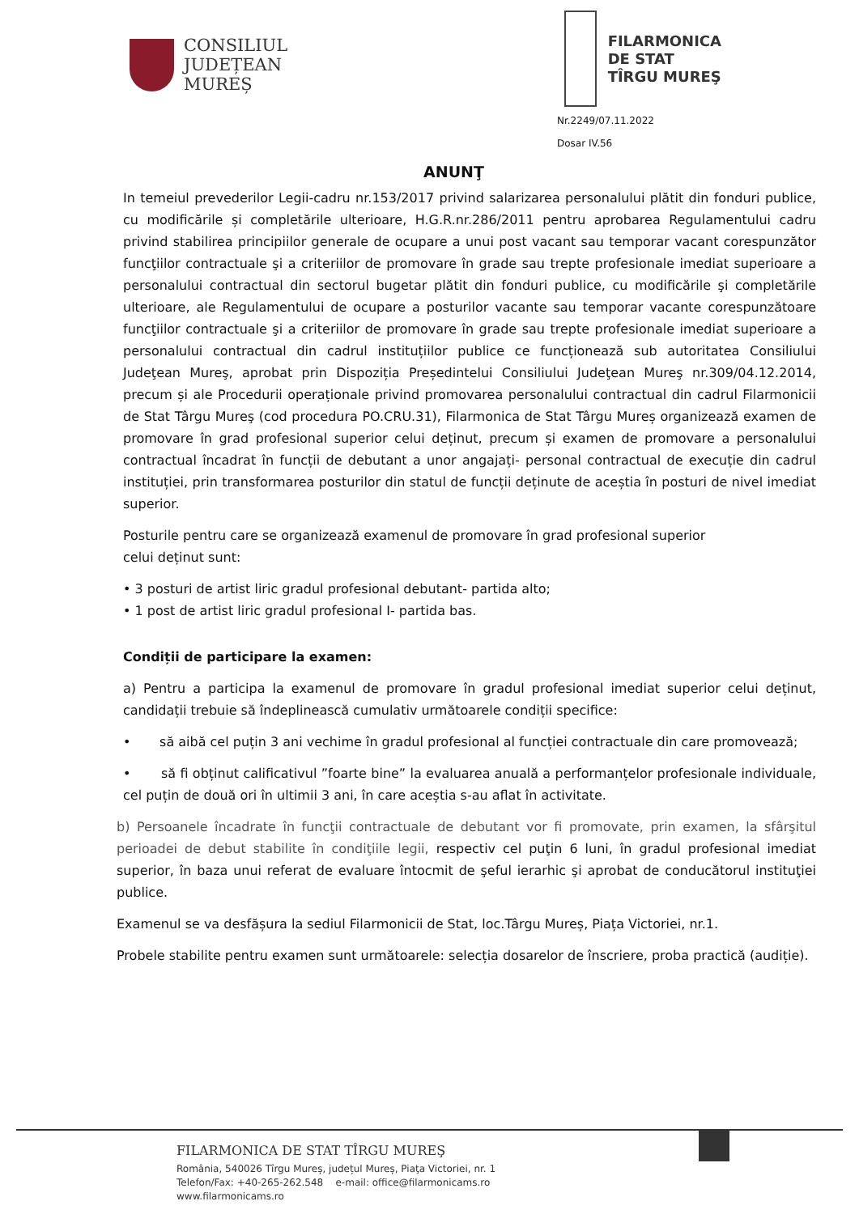CONSILIUL
JUDEȚEAN
MUREȘ
FILARMONICA
DE STAT
TÎRGU MUREŞ
Nr.2249/07.11.2022
Dosar IV.56
ANUNŢ
In temeiul prevederilor Legii-cadru nr.153/2017 privind salarizarea personalului plătit din fonduri publice, cu modificările și completările ulterioare, H.G.R.nr.286/2011 pentru aprobarea Regulamentului cadru privind stabilirea principiilor generale de ocupare a unui post vacant sau temporar vacant corespunzător funcţiilor contractuale şi a criteriilor de promovare în grade sau trepte profesionale imediat superioare a personalului contractual din sectorul bugetar plătit din fonduri publice, cu modificările şi completările ulterioare, ale Regulamentului de ocupare a posturilor vacante sau temporar vacante corespunzătoare funcţiilor contractuale şi a criteriilor de promovare în grade sau trepte profesionale imediat superioare a personalului contractual din cadrul instituțiilor publice ce funcționează sub autoritatea Consiliului Judeţean Mureş, aprobat prin Dispoziția Președintelui Consiliului Judeţean Mureş nr.309/04.12.2014, precum și ale Procedurii operaționale privind promovarea personalului contractual din cadrul Filarmonicii de Stat Târgu Mureş (cod procedura PO.CRU.31), Filarmonica de Stat Târgu Mureș organizează examen de promovare în grad profesional superior celui deținut, precum și examen de promovare a personalului contractual încadrat în funcții de debutant a unor angajați- personal contractual de execuție din cadrul instituției, prin transformarea posturilor din statul de funcții deținute de aceștia în posturi de nivel imediat superior.
Posturile pentru care se organizează examenul de promovare în grad profesional superior
celui deținut sunt:
• 3 posturi de artist liric gradul profesional debutant- partida alto;
• 1 post de artist liric gradul profesional I- partida bas.
Condiții de participare la examen:
a) Pentru a participa la examenul de promovare în gradul profesional imediat superior celui deținut, candidații trebuie să îndeplinească cumulativ următoarele condiții specifice:
• să aibă cel puțin 3 ani vechime în gradul profesional al funcției contractuale din care promovează;
• să fi obținut calificativul ”foarte bine” la evaluarea anuală a performanțelor profesionale individuale, cel puțin de două ori în ultimii 3 ani, în care aceștia s-au aflat în activitate.
b) Persoanele încadrate în funcţii contractuale de debutant vor fi promovate, prin examen, la sfârşitul perioadei de debut stabilite în condiţiile legii, respectiv cel puţin 6 luni, în gradul profesional imediat superior, în baza unui referat de evaluare întocmit de şeful ierarhic şi aprobat de conducătorul instituţiei publice.
Examenul se va desfășura la sediul Filarmonicii de Stat, loc.Târgu Mureș, Piața Victoriei, nr.1.
Probele stabilite pentru examen sunt următoarele: selecția dosarelor de înscriere, proba practică (audiție).
FILARMONICA DE STAT TÎRGU MUREŞ
România, 540026 Tîrgu Mureș, județul Mureș, Piaţa Victoriei, nr. 1
Telefon/Fax: +40-265-262.548 e-mail: office@filarmonicams.ro
www.filarmonicams.ro